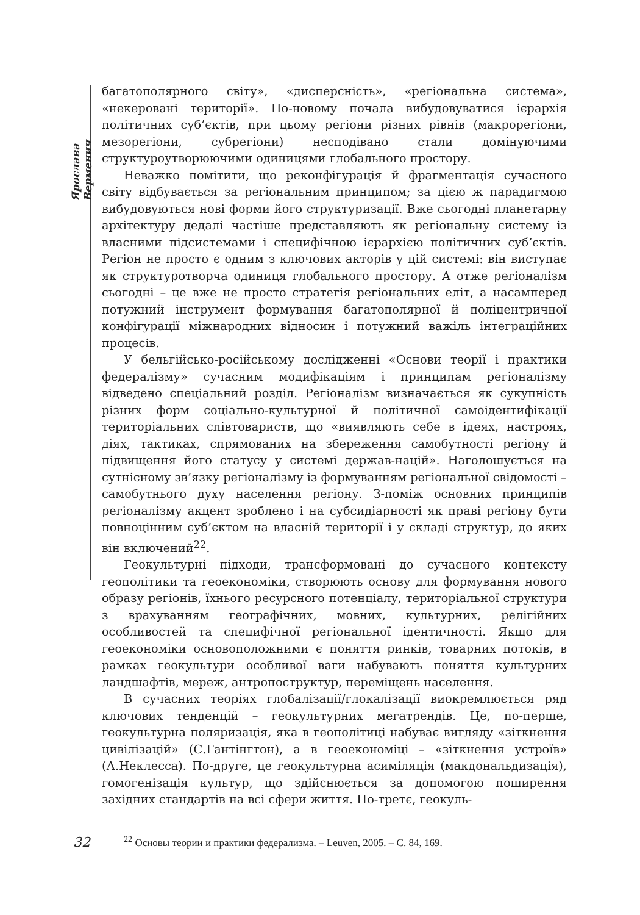Ярослава Верменич
багатополярного світу», «дисперсність», «регіональна система», «некеровані території». По-новому почала вибудовуватися ієрархія політичних суб’єктів, при цьому регіони різних рівнів (макрорегіони, мезорегіони, субрегіони) несподівано стали домінуючими структуроутворюючими одиницями глобального простору.
Неважко помітити, що реконфігурація й фрагментація сучасного світу відбувається за регіональним принципом; за цією ж парадигмою вибудовуються нові форми його структуризації. Вже сьогодні планетарну архітектуру дедалі частіше представляють як регіональну систему із власними підсистемами і специфічною ієрархією політичних суб’єктів. Регіон не просто є одним з ключових акторів у цій системі: він виступає як структуротворча одиниця глобального простору. А отже регіоналізм сьогодні – це вже не просто стратегія регіональних еліт, а насамперед потужний інструмент формування багатополярної й поліцентричної конфігурації міжнародних відносин і потужний важіль інтеграційних процесів.
У бельгійсько-російському дослідженні «Основи теорії і практики федералізму» сучасним модифікаціям і принципам регіоналізму відведено спеціальний розділ. Регіоналізм визначається як сукупність різних форм соціально-культурної й політичної самоідентифікації територіальних співтовариств, що «виявляють себе в ідеях, настроях, діях, тактиках, спрямованих на збереження самобутності регіону й підвищення його статусу у системі держав-націй». Наголошується на сутнісному зв’язку регіоналізму із формуванням регіональної свідомості – самобутнього духу населення регіону. З-поміж основних принципів регіоналізму акцент зроблено і на субсидіарності як праві регіону бути повноцінним суб’єктом на власній території і у складі структур, до яких він включений<sup>22</sup>.
Геокультурні підходи, трансформовані до сучасного контексту геополітики та геоекономіки, створюють основу для формування нового образу регіонів, їхнього ресурсного потенціалу, територіальної структури з врахуванням географічних, мовних, культурних, релігійних особливостей та специфічної регіональної ідентичності. Якщо для геоекономіки основоположними є поняття ринків, товарних потоків, в рамках геокультури особливої ваги набувають поняття культурних ландшафтів, мереж, антропоструктур, переміщень населення.
В сучасних теоріях глобалізації/глокалізації виокремлюється ряд ключових тенденцій – геокультурних мегатрендів. Це, по-перше, геокультурна поляризація, яка в геополітиці набуває вигляду «зіткнення цивілізацій» (С.Гантінгтон), а в геоекономіці – «зіткнення устроїв» (А.Неклесса). По-друге, це геокультурна асиміляція (макдональдизація), гомогенізація культур, що здійснюється за допомогою поширення західних стандартів на всі сфери життя. По-третє, геокуль-
<sup>22</sup> Основы теории и практики федерализма. – Leuven, 2005. – С. 84, 169.
32